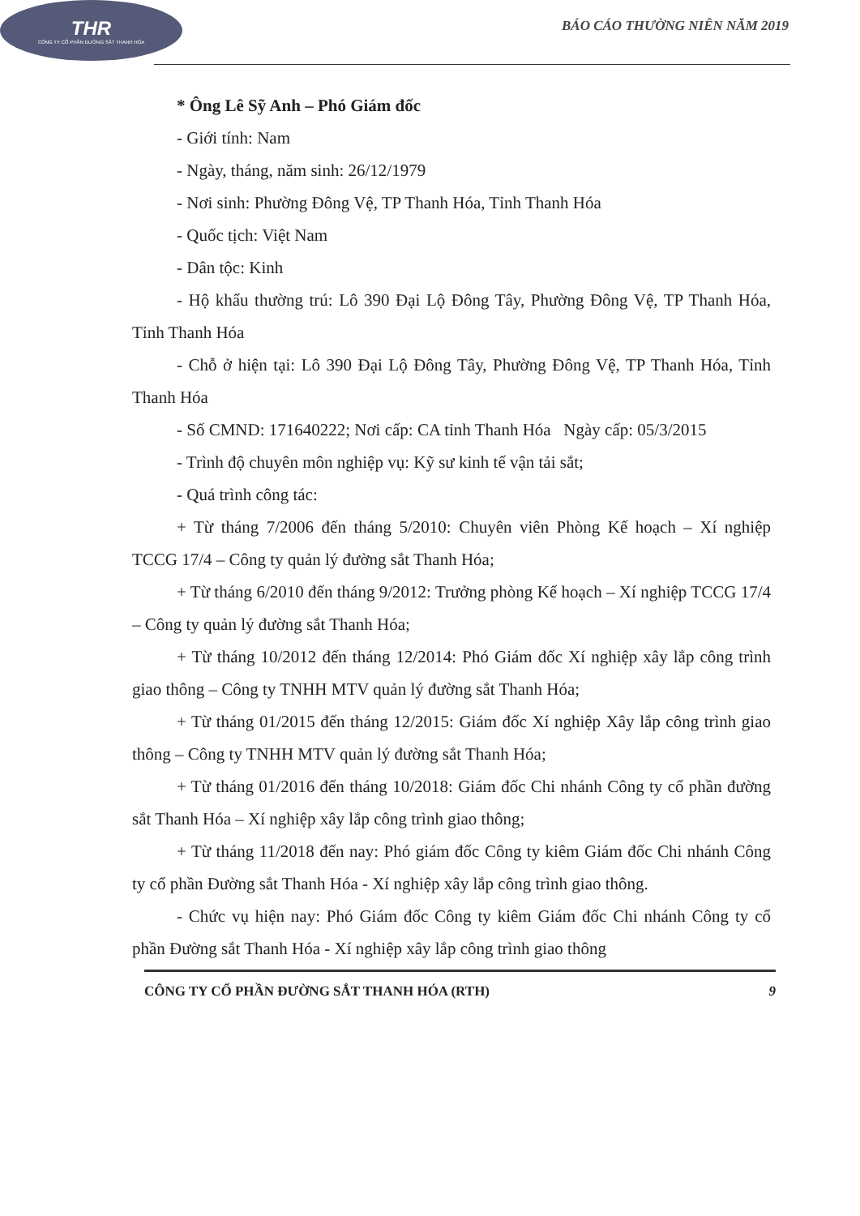THR
CÔNG TY CỔ PHẦN ĐƯỜNG SẮT THANH HÓA
BÁO CÁO THƯỜNG NIÊN NĂM 2019
* Ông Lê Sỹ Anh – Phó Giám đốc
- Giới tính: Nam
- Ngày, tháng, năm sinh: 26/12/1979
- Nơi sinh: Phường Đông Vệ, TP Thanh Hóa, Tỉnh Thanh Hóa
- Quốc tịch: Việt Nam
- Dân tộc: Kinh
- Hộ khẩu thường trú: Lô 390 Đại Lộ Đông Tây, Phường Đông Vệ, TP Thanh Hóa, Tỉnh Thanh Hóa
- Chỗ ở hiện tại: Lô 390 Đại Lộ Đông Tây, Phường Đông Vệ, TP Thanh Hóa, Tỉnh Thanh Hóa
- Số CMND: 171640222; Nơi cấp: CA tỉnh Thanh Hóa Ngày cấp: 05/3/2015
- Trình độ chuyên môn nghiệp vụ: Kỹ sư kinh tế vận tải sắt;
- Quá trình công tác:
+ Từ tháng 7/2006 đến tháng 5/2010: Chuyên viên Phòng Kế hoạch – Xí nghiệp TCCG 17/4 – Công ty quản lý đường sắt Thanh Hóa;
+ Từ tháng 6/2010 đến tháng 9/2012: Trưởng phòng Kế hoạch – Xí nghiệp TCCG 17/4 – Công ty quản lý đường sắt Thanh Hóa;
+ Từ tháng 10/2012 đến tháng 12/2014: Phó Giám đốc Xí nghiệp xây lắp công trình giao thông – Công ty TNHH MTV quản lý đường sắt Thanh Hóa;
+ Từ tháng 01/2015 đến tháng 12/2015: Giám đốc Xí nghiệp Xây lắp công trình giao thông – Công ty TNHH MTV quản lý đường sắt Thanh Hóa;
+ Từ tháng 01/2016 đến tháng 10/2018: Giám đốc Chi nhánh Công ty cổ phần đường sắt Thanh Hóa – Xí nghiệp xây lắp công trình giao thông;
+ Từ tháng 11/2018 đến nay: Phó giám đốc Công ty kiêm Giám đốc Chi nhánh Công ty cổ phần Đường sắt Thanh Hóa - Xí nghiệp xây lắp công trình giao thông.
- Chức vụ hiện nay: Phó Giám đốc Công ty kiêm Giám đốc Chi nhánh Công ty cổ phần Đường sắt Thanh Hóa - Xí nghiệp xây lắp công trình giao thông
CÔNG TY CỔ PHẦN ĐƯỜNG SẮT THANH HÓA (RTH) 9